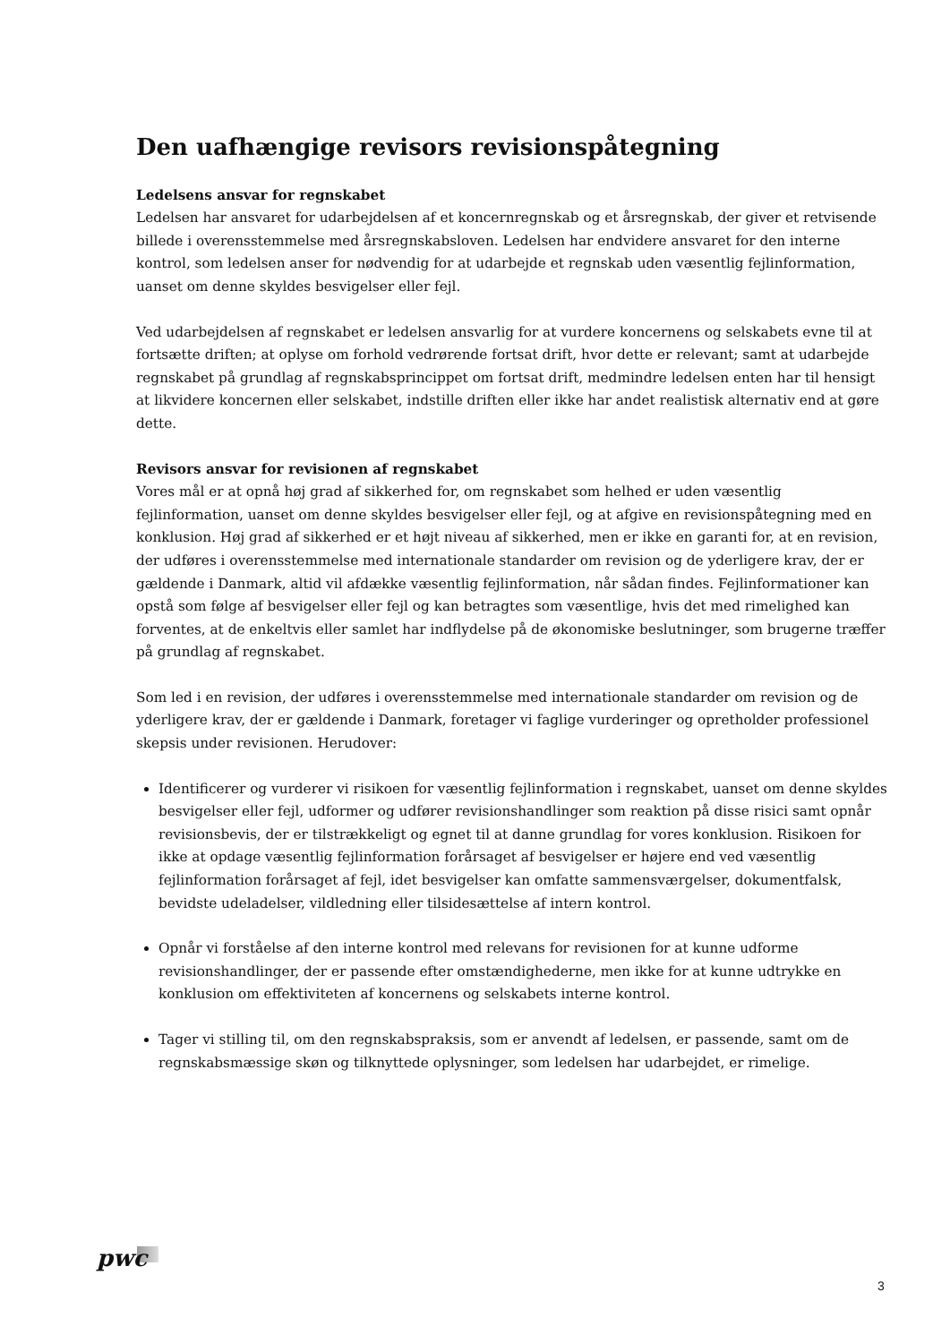Den uafhængige revisors revisionspåtegning
Ledelsens ansvar for regnskabet
Ledelsen har ansvaret for udarbejdelsen af et koncernregnskab og et årsregnskab, der giver et retvisende billede i overensstemmelse med årsregnskabsloven. Ledelsen har endvidere ansvaret for den interne kontrol, som ledelsen anser for nødvendig for at udarbejde et regnskab uden væsentlig fejlinformation, uanset om denne skyldes besvigelser eller fejl.
Ved udarbejdelsen af regnskabet er ledelsen ansvarlig for at vurdere koncernens og selskabets evne til at fortsætte driften; at oplyse om forhold vedrørende fortsat drift, hvor dette er relevant; samt at udarbejde regnskabet på grundlag af regnskabsprincippet om fortsat drift, medmindre ledelsen enten har til hensigt at likvidere koncernen eller selskabet, indstille driften eller ikke har andet realistisk alternativ end at gøre dette.
Revisors ansvar for revisionen af regnskabet
Vores mål er at opnå høj grad af sikkerhed for, om regnskabet som helhed er uden væsentlig fejlinformation, uanset om denne skyldes besvigelser eller fejl, og at afgive en revisionspåtegning med en konklusion. Høj grad af sikkerhed er et højt niveau af sikkerhed, men er ikke en garanti for, at en revision, der udføres i overensstemmelse med internationale standarder om revision og de yderligere krav, der er gældende i Danmark, altid vil afdække væsentlig fejlinformation, når sådan findes. Fejlinformationer kan opstå som følge af besvigelser eller fejl og kan betragtes som væsentlige, hvis det med rimelighed kan forventes, at de enkeltvis eller samlet har indflydelse på de økonomiske beslutninger, som brugerne træffer på grundlag af regnskabet.
Som led i en revision, der udføres i overensstemmelse med internationale standarder om revision og de yderligere krav, der er gældende i Danmark, foretager vi faglige vurderinger og opretholder professionel skepsis under revisionen. Herudover:
Identificerer og vurderer vi risikoen for væsentlig fejlinformation i regnskabet, uanset om denne skyldes besvigelser eller fejl, udformer og udfører revisionshandlinger som reaktion på disse risici samt opnår revisionsbevis, der er tilstrækkeligt og egnet til at danne grundlag for vores konklusion. Risikoen for ikke at opdage væsentlig fejlinformation forårsaget af besvigelser er højere end ved væsentlig fejlinformation forårsaget af fejl, idet besvigelser kan omfatte sammensværgelser, dokumentfalsk, bevidste udeladelser, vildledning eller tilsidesættelse af intern kontrol.
Opnår vi forståelse af den interne kontrol med relevans for revisionen for at kunne udforme revisionshandlinger, der er passende efter omstændighederne, men ikke for at kunne udtrykke en konklusion om effektiviteten af koncernens og selskabets interne kontrol.
Tager vi stilling til, om den regnskabspraksis, som er anvendt af ledelsen, er passende, samt om de regnskabsmæssige skøn og tilknyttede oplysninger, som ledelsen har udarbejdet, er rimelige.
pwc
3